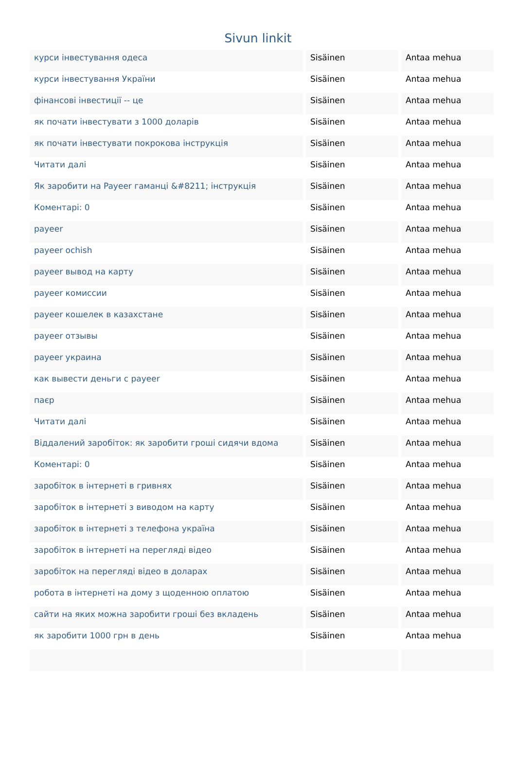Sivun linkit
| курси інвестування одеса | Sisäinen | Antaa mehua |
| курси інвестування України | Sisäinen | Antaa mehua |
| фінансові інвестиції -- це | Sisäinen | Antaa mehua |
| як почати інвестувати з 1000 доларів | Sisäinen | Antaa mehua |
| як почати інвестувати покрокова інструкція | Sisäinen | Antaa mehua |
| Читати далі | Sisäinen | Antaa mehua |
| Як заробити на Payeer гаманці &#8211; інструкція | Sisäinen | Antaa mehua |
| Коментарі: 0 | Sisäinen | Antaa mehua |
| payeer | Sisäinen | Antaa mehua |
| payeer ochish | Sisäinen | Antaa mehua |
| payeer вывод на карту | Sisäinen | Antaa mehua |
| payeer комиссии | Sisäinen | Antaa mehua |
| payeer кошелек в казахстане | Sisäinen | Antaa mehua |
| payeer отзывы | Sisäinen | Antaa mehua |
| payeer украина | Sisäinen | Antaa mehua |
| как вывести деньги с payeer | Sisäinen | Antaa mehua |
| паєр | Sisäinen | Antaa mehua |
| Читати далі | Sisäinen | Antaa mehua |
| Віддалений заробіток: як заробити гроші сидячи вдома | Sisäinen | Antaa mehua |
| Коментарі: 0 | Sisäinen | Antaa mehua |
| заробіток в інтернеті в гривнях | Sisäinen | Antaa mehua |
| заробіток в інтернеті з виводом на карту | Sisäinen | Antaa mehua |
| заробіток в інтернеті з телефона україна | Sisäinen | Antaa mehua |
| заробіток в інтернеті на перегляді відео | Sisäinen | Antaa mehua |
| заробіток на перегляді відео в доларах | Sisäinen | Antaa mehua |
| робота в інтернеті на дому з щоденною оплатою | Sisäinen | Antaa mehua |
| сайти на яких можна заробити гроші без вкладень | Sisäinen | Antaa mehua |
| як заробити 1000 грн в день | Sisäinen | Antaa mehua |